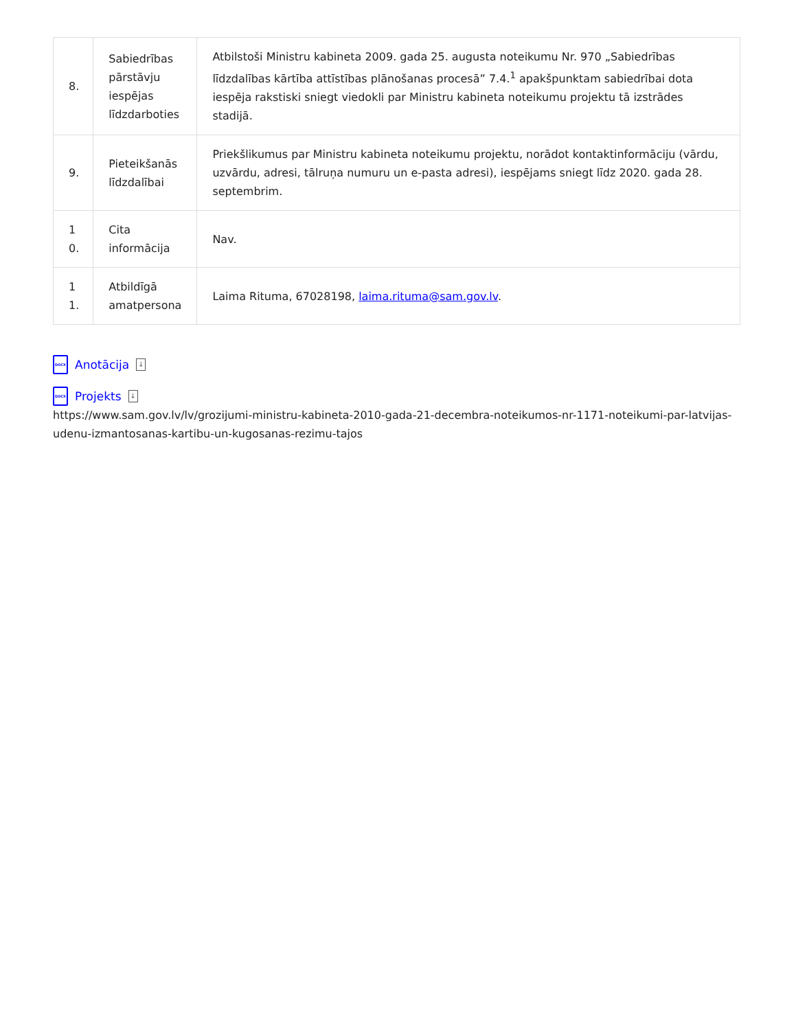| 8. | Sabiedrības pārstāvju iespējas līdzdarboties | Atbilstoši Ministru kabineta 2009. gada 25. augusta noteikumu Nr. 970 „Sabiedrības līdzdalības kārtība attīstības plānošanas procesā” 7.4.<sup>1</sup> apakšpunktam sabiedrībai dota iespēja rakstiski sniegt viedokli par Ministru kabineta noteikumu projektu tā izstrādes stadijā. |
| 9. | Pieteikšanās līdzdalībai | Priekšlikumus par Ministru kabineta noteikumu projektu, norādot kontaktinformāciju (vārdu, uzvārdu, adresi, tālruņa numuru un e-pasta adresi), iespējams sniegt līdz 2020. gada 28. septembrim. |
| 10. | Cita informācija | Nav. |
| 11. | Atbildīgā amatpersona | Laima Rituma, 67028198, laima.rituma@sam.gov.lv . |
DOCX Anotācija ↓
DOCX Projekts ↓
https://www.sam.gov.lv/lv/grozijumi-ministru-kabineta-2010-gada-21-decembra-noteikumos-nr-1171-noteikumi-par-latvijas-udenu-izmantosanas-kartibu-un-kugosanas-rezimu-tajos